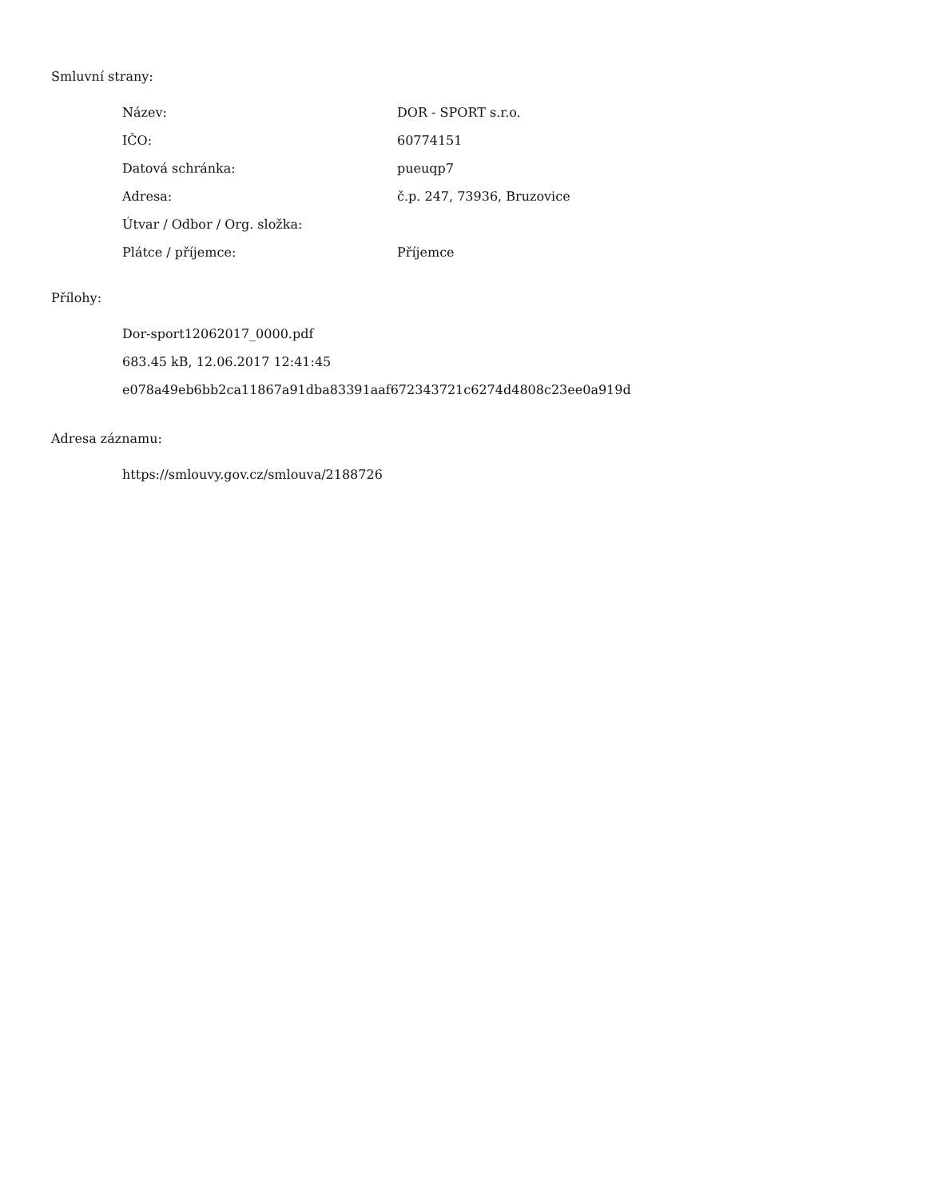Smluvní strany:
| Název: | DOR - SPORT s.r.o. |
| IČO: | 60774151 |
| Datová schránka: | pueuqp7 |
| Adresa: | č.p. 247, 73936, Bruzovice |
| Útvar / Odbor / Org. složka: | |
| Plátce / příjemce: | Příjemce |
Přílohy:
Dor-sport12062017_0000.pdf
683.45 kB, 12.06.2017 12:41:45
e078a49eb6bb2ca11867a91dba83391aaf672343721c6274d4808c23ee0a919d
Adresa záznamu:
https://smlouvy.gov.cz/smlouva/2188726